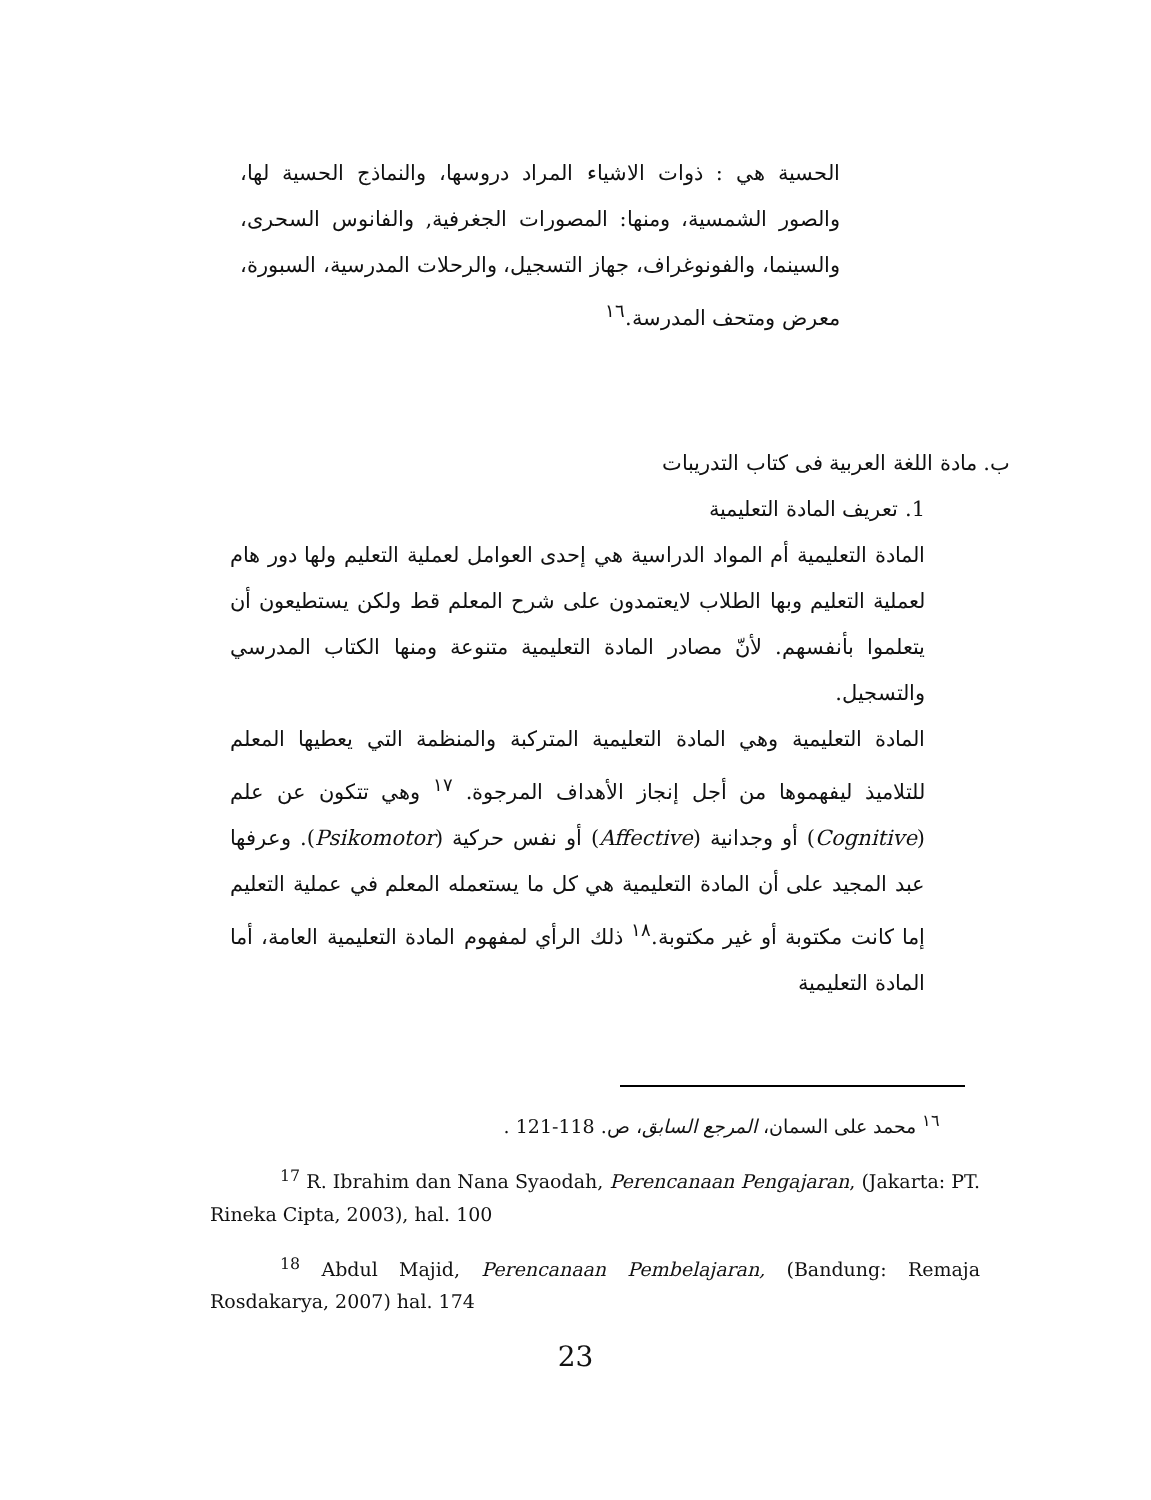الحسية هي : ذوات الاشياء المراد دروسها، والنماذج الحسية لها، والصور الشمسية، ومنها: المصورات الجغرفية, والفانوس السحرى، والسينما، والفونوغراف، جهاز التسجيل، والرحلات المدرسية، السبورة، معرض ومتحف المدرسة.<sup>١٦</sup>
ب. مادة اللغة العربية فى كتاب التدريبات
1. تعريف المادة التعليمية
المادة التعليمية أم المواد الدراسية هي إحدى العوامل لعملية التعليم ولها دور هام لعملية التعليم وبها الطلاب لايعتمدون على شرح المعلم قط ولكن يستطيعون أن يتعلموا بأنفسهم. لأنّ مصادر المادة التعليمية متنوعة ومنها الكتاب المدرسي والتسجيل.
المادة التعليمية وهي المادة التعليمية المتركبة والمنظمة التي يعطيها المعلم للتلاميذ ليفهموها من أجل إنجاز الأهداف المرجوة. <sup>١٧</sup> وهي تتكون عن علم (Cognitive) أو وجدانية (Affective) أو نفس حركية (Psikomotor). وعرفها عبد المجيد على أن المادة التعليمية هي كل ما يستعمله المعلم في عملية التعليم إما كانت مكتوبة أو غير مكتوبة.<sup>١٨</sup> ذلك الرأي لمفهوم المادة التعليمية العامة، أما المادة التعليمية
<sup>١٦</sup> محمد على السمان، المرجع السابق، ص. 118-121 .
<sup>17</sup> R. Ibrahim dan Nana Syaodah, Perencanaan Pengajaran, (Jakarta: PT. Rineka Cipta, 2003), hal. 100
<sup>18</sup> Abdul Majid, Perencanaan Pembelajaran, (Bandung: Remaja Rosdakarya, 2007) hal. 174
23